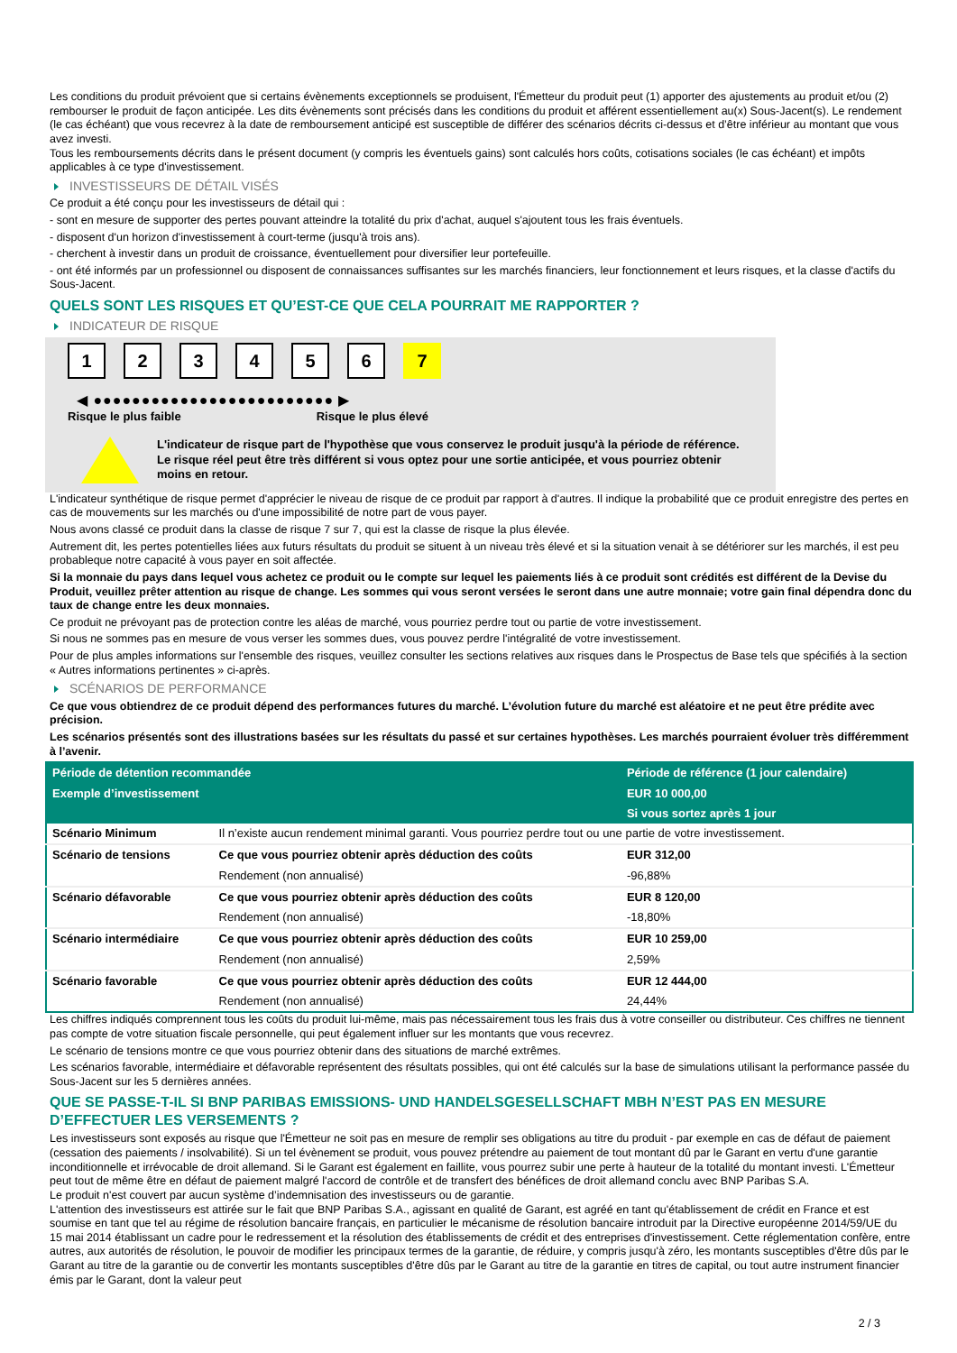Les conditions du produit prévoient que si certains évènements exceptionnels se produisent, l'Émetteur du produit peut (1) apporter des ajustements au produit et/ou (2) rembourser le produit de façon anticipée. Les dits évènements sont précisés dans les conditions du produit et afférent essentiellement au(x) Sous-Jacent(s). Le rendement (le cas échéant) que vous recevrez à la date de remboursement anticipé est susceptible de différer des scénarios décrits ci-dessus et d’être inférieur au montant que vous avez investi.
Tous les remboursements décrits dans le présent document (y compris les éventuels gains) sont calculés hors coûts, cotisations sociales (le cas échéant) et impôts applicables à ce type d'investissement.
INVESTISSEURS DE DÉTAIL VISÉS
Ce produit a été conçu pour les investisseurs de détail qui :
- sont en mesure de supporter des pertes pouvant atteindre la totalité du prix d'achat, auquel s'ajoutent tous les frais éventuels.
- disposent d'un horizon d'investissement à court-terme (jusqu'à trois ans).
- cherchent à investir dans un produit de croissance, éventuellement pour diversifier leur portefeuille.
- ont été informés par un professionnel ou disposent de connaissances suffisantes sur les marchés financiers, leur fonctionnement et leurs risques, et la classe d'actifs du Sous-Jacent.
QUELS SONT LES RISQUES ET QU’EST-CE QUE CELA POURRAIT ME RAPPORTER ?
INDICATEUR DE RISQUE
123456 7
◀ ●●●●●●●●●●●●●●●●●●●●●●●●● ▶
Risque le plus faible Risque le plus élevé
L'indicateur de risque part de l'hypothèse que vous conservez le produit jusqu'à la période de référence.
Le risque réel peut être très différent si vous optez pour une sortie anticipée, et vous pourriez obtenir moins en retour.
L'indicateur synthétique de risque permet d'apprécier le niveau de risque de ce produit par rapport à d'autres. Il indique la probabilité que ce produit enregistre des pertes en cas de mouvements sur les marchés ou d'une impossibilité de notre part de vous payer.
Nous avons classé ce produit dans la classe de risque 7 sur 7, qui est la classe de risque la plus élevée.
Autrement dit, les pertes potentielles liées aux futurs résultats du produit se situent à un niveau très élevé et si la situation venait à se détériorer sur les marchés, il est peu probableque notre capacité à vous payer en soit affectée.
Si la monnaie du pays dans lequel vous achetez ce produit ou le compte sur lequel les paiements liés à ce produit sont crédités est différent de la Devise du Produit, veuillez prêter attention au risque de change. Les sommes qui vous seront versées le seront dans une autre monnaie; votre gain final dépendra donc du taux de change entre les deux monnaies.
Ce produit ne prévoyant pas de protection contre les aléas de marché, vous pourriez perdre tout ou partie de votre investissement.
Si nous ne sommes pas en mesure de vous verser les sommes dues, vous pouvez perdre l'intégralité de votre investissement.
Pour de plus amples informations sur l'ensemble des risques, veuillez consulter les sections relatives aux risques dans le Prospectus de Base tels que spécifiés à la section « Autres informations pertinentes » ci-après.
SCÉNARIOS DE PERFORMANCE
Ce que vous obtiendrez de ce produit dépend des performances futures du marché. L’évolution future du marché est aléatoire et ne peut être prédite avec précision.
Les scénarios présentés sont des illustrations basées sur les résultats du passé et sur certaines hypothèses. Les marchés pourraient évoluer très différemment à l’avenir.
| Période de détention recommandée | | Période de référence (1 jour calendaire) |
| --- | --- | --- |
| Exemple d’investissement | | EUR 10 000,00 |
| | | Si vous sortez après 1 jour |
| Scénario Minimum | Il n’existe aucun rendement minimal garanti. Vous pourriez perdre tout ou une partie de votre investissement. | |
| Scénario de tensions | Ce que vous pourriez obtenir après déduction des coûts | EUR 312,00 |
| | Rendement (non annualisé) | -96,88% |
| Scénario défavorable | Ce que vous pourriez obtenir après déduction des coûts | EUR 8 120,00 |
| | Rendement (non annualisé) | -18,80% |
| Scénario intermédiaire | Ce que vous pourriez obtenir après déduction des coûts | EUR 10 259,00 |
| | Rendement (non annualisé) | 2,59% |
| Scénario favorable | Ce que vous pourriez obtenir après déduction des coûts | EUR 12 444,00 |
| | Rendement (non annualisé) | 24,44% |
Les chiffres indiqués comprennent tous les coûts du produit lui-même, mais pas nécessairement tous les frais dus à votre conseiller ou distributeur. Ces chiffres ne tiennent pas compte de votre situation fiscale personnelle, qui peut également influer sur les montants que vous recevrez.
Le scénario de tensions montre ce que vous pourriez obtenir dans des situations de marché extrêmes.
Les scénarios favorable, intermédiaire et défavorable représentent des résultats possibles, qui ont été calculés sur la base de simulations utilisant la performance passée du Sous-Jacent sur les 5 dernières années.
QUE SE PASSE-T-IL SI BNP PARIBAS EMISSIONS- UND HANDELSGESELLSCHAFT MBH N’EST PAS EN MESURE D’EFFECTUER LES VERSEMENTS ?
Les investisseurs sont exposés au risque que l'Émetteur ne soit pas en mesure de remplir ses obligations au titre du produit - par exemple en cas de défaut de paiement (cessation des paiements / insolvabilité). Si un tel évènement se produit, vous pouvez prétendre au paiement de tout montant dû par le Garant en vertu d'une garantie inconditionnelle et irrévocable de droit allemand. Si le Garant est également en faillite, vous pourrez subir une perte à hauteur de la totalité du montant investi. L'Émetteur peut tout de même être en défaut de paiement malgré l'accord de contrôle et de transfert des bénéfices de droit allemand conclu avec BNP Paribas S.A.
Le produit n'est couvert par aucun système d’indemnisation des investisseurs ou de garantie.
L'attention des investisseurs est attirée sur le fait que BNP Paribas S.A., agissant en qualité de Garant, est agréé en tant qu'établissement de crédit en France et est soumise en tant que tel au régime de résolution bancaire français, en particulier le mécanisme de résolution bancaire introduit par la Directive européenne 2014/59/UE du 15 mai 2014 établissant un cadre pour le redressement et la résolution des établissements de crédit et des entreprises d'investissement. Cette réglementation confère, entre autres, aux autorités de résolution, le pouvoir de modifier les principaux termes de la garantie, de réduire, y compris jusqu'à zéro, les montants susceptibles d'être dûs par le Garant au titre de la garantie ou de convertir les montants susceptibles d'être dûs par le Garant au titre de la garantie en titres de capital, ou tout autre instrument financier émis par le Garant, dont la valeur peut
2 / 3